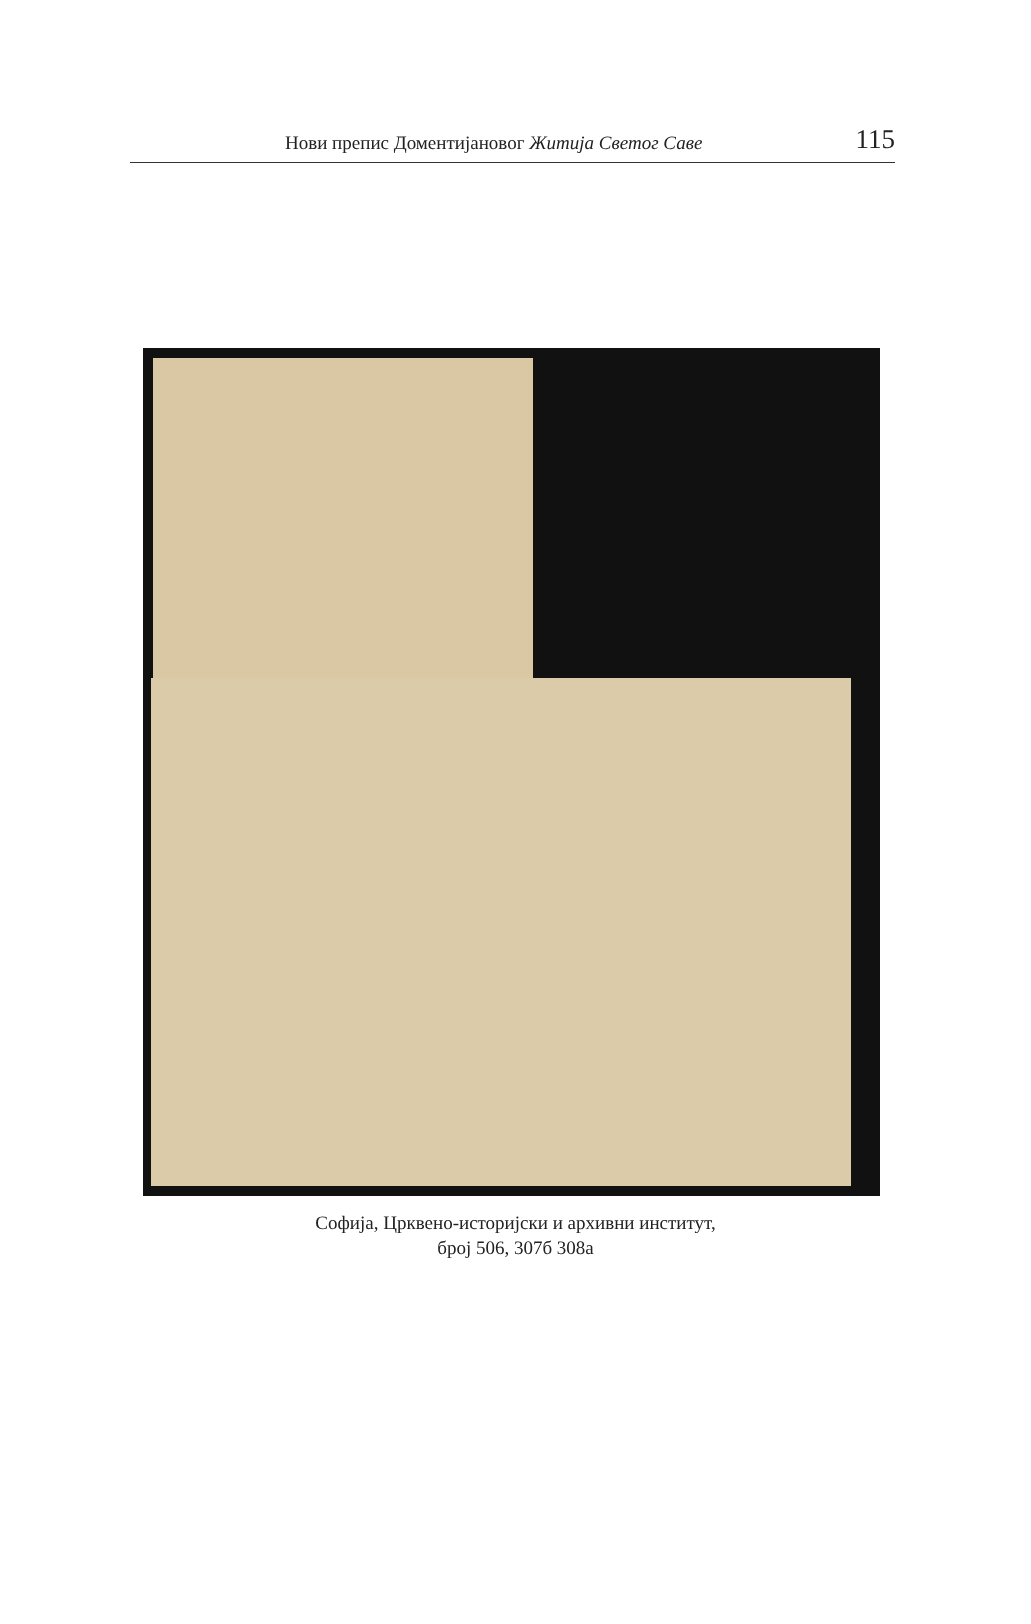Нови препис Доментијановог Житија Светог Саве 115
Софија, Црквено-историјски и архивни институт,
број 506, 307б 308а